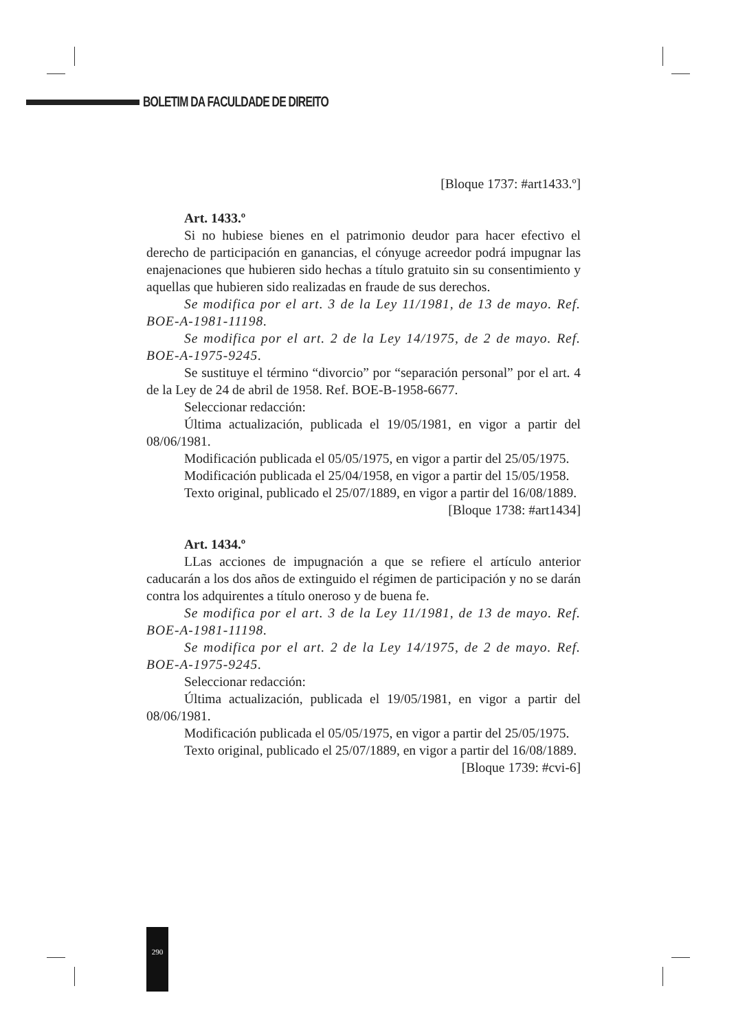BOLETIM DA FACULDADE DE DIREITO
[Bloque 1737: #art1433.º]
Art. 1433.º
Si no hubiese bienes en el patrimonio deudor para hacer efectivo el derecho de participación en ganancias, el cónyuge acreedor podrá impugnar las enajenaciones que hubieren sido hechas a título gratuito sin su consentimiento y aquellas que hubieren sido realizadas en fraude de sus derechos.
Se modifica por el art. 3 de la Ley 11/1981, de 13 de mayo. Ref. BOE-A-1981-11198.
Se modifica por el art. 2 de la Ley 14/1975, de 2 de mayo. Ref. BOE-A-1975-9245.
Se sustituye el término “divorcio” por “separación personal” por el art. 4 de la Ley de 24 de abril de 1958. Ref. BOE-B-1958-6677.
Seleccionar redacción:
Última actualización, publicada el 19/05/1981, en vigor a partir del 08/06/1981.
Modificación publicada el 05/05/1975, en vigor a partir del 25/05/1975.
Modificación publicada el 25/04/1958, en vigor a partir del 15/05/1958.
Texto original, publicado el 25/07/1889, en vigor a partir del 16/08/1889.
[Bloque 1738: #art1434]
Art. 1434.º
LLas acciones de impugnación a que se refiere el artículo anterior caducarán a los dos años de extinguido el régimen de participación y no se darán contra los adquirentes a título oneroso y de buena fe.
Se modifica por el art. 3 de la Ley 11/1981, de 13 de mayo. Ref. BOE-A-1981-11198.
Se modifica por el art. 2 de la Ley 14/1975, de 2 de mayo. Ref. BOE-A-1975-9245.
Seleccionar redacción:
Última actualización, publicada el 19/05/1981, en vigor a partir del 08/06/1981.
Modificación publicada el 05/05/1975, en vigor a partir del 25/05/1975.
Texto original, publicado el 25/07/1889, en vigor a partir del 16/08/1889.
[Bloque 1739: #cvi-6]
290